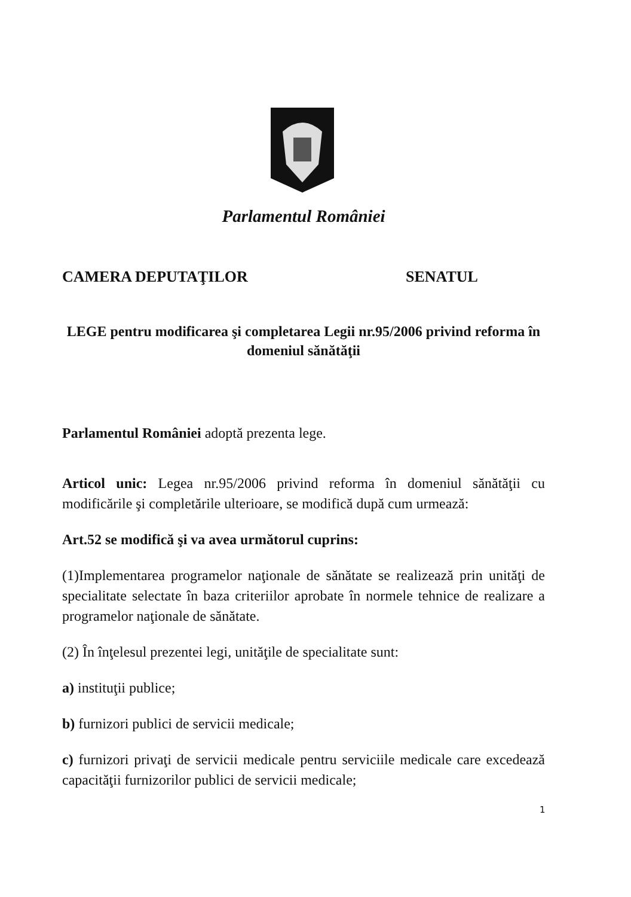Parlamentul României
CAMERA DEPUTAŢILOR SENATUL
LEGE pentru modificarea şi completarea Legii nr.95/2006 privind reforma în
domeniul sănătăţii
Parlamentul României adoptă prezenta lege.
Articol unic: Legea nr.95/2006 privind reforma în domeniul sănătăţii cu modificările şi completările ulterioare, se modifică după cum urmează:
Art.52 se modifică şi va avea următorul cuprins:
(1)Implementarea programelor naţionale de sănătate se realizează prin unităţi de specialitate selectate în baza criteriilor aprobate în normele tehnice de realizare a programelor naţionale de sănătate.
(2) În înţelesul prezentei legi, unităţile de specialitate sunt:
a) instituţii publice;
b) furnizori publici de servicii medicale;
c) furnizori privaţi de servicii medicale pentru serviciile medicale care excedează capacităţii furnizorilor publici de servicii medicale;
1